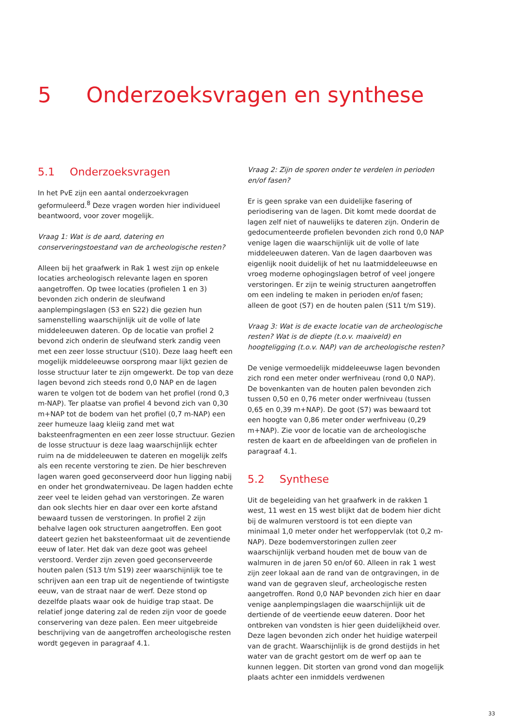5 Onderzoeksvragen en synthese
5.1 Onderzoeksvragen
In het PvE zijn een aantal onderzoekvragen geformuleerd.<sup>8</sup> Deze vragen worden hier individueel beantwoord, voor zover mogelijk.
Vraag 1: Wat is de aard, datering en conserveringstoestand van de archeologische resten?
Alleen bij het graafwerk in Rak 1 west zijn op enkele locaties archeologisch relevante lagen en sporen aangetroffen. Op twee locaties (profielen 1 en 3) bevonden zich onderin de sleufwand aanplempingslagen (S3 en S22) die gezien hun samenstelling waarschijnlijk uit de volle of late middeleeuwen dateren. Op de locatie van profiel 2 bevond zich onderin de sleufwand sterk zandig veen met een zeer losse structuur (S10). Deze laag heeft een mogelijk middeleeuwse oorsprong maar lijkt gezien de losse structuur later te zijn omgewerkt. De top van deze lagen bevond zich steeds rond 0,0 NAP en de lagen waren te volgen tot de bodem van het profiel (rond 0,3 m-NAP). Ter plaatse van profiel 4 bevond zich van 0,30 m+NAP tot de bodem van het profiel (0,7 m-NAP) een zeer humeuze laag kleiig zand met wat baksteenfragmenten en een zeer losse structuur. Gezien de losse structuur is deze laag waarschijnlijk echter ruim na de middeleeuwen te dateren en mogelijk zelfs als een recente verstoring te zien. De hier beschreven lagen waren goed geconserveerd door hun ligging nabij en onder het grondwaterniveau. De lagen hadden echte zeer veel te leiden gehad van verstoringen. Ze waren dan ook slechts hier en daar over een korte afstand bewaard tussen de verstoringen. In profiel 2 zijn behalve lagen ook structuren aangetroffen. Een goot dateert gezien het baksteenformaat uit de zeventiende eeuw of later. Het dak van deze goot was geheel verstoord. Verder zijn zeven goed geconserveerde houten palen (S13 t/m S19) zeer waarschijnlijk toe te schrijven aan een trap uit de negentiende of twintigste eeuw, van de straat naar de werf. Deze stond op dezelfde plaats waar ook de huidige trap staat. De relatief jonge datering zal de reden zijn voor de goede conservering van deze palen. Een meer uitgebreide beschrijving van de aangetroffen archeologische resten wordt gegeven in paragraaf 4.1.
Vraag 2: Zijn de sporen onder te verdelen in perioden en/of fasen?
Er is geen sprake van een duidelijke fasering of periodisering van de lagen. Dit komt mede doordat de lagen zelf niet of nauwelijks te dateren zijn. Onderin de gedocumenteerde profielen bevonden zich rond 0,0 NAP venige lagen die waarschijnlijk uit de volle of late middeleeuwen dateren. Van de lagen daarboven was eigenlijk nooit duidelijk of het nu laatmiddeleeuwse en vroeg moderne ophogingslagen betrof of veel jongere verstoringen. Er zijn te weinig structuren aangetroffen om een indeling te maken in perioden en/of fasen; alleen de goot (S7) en de houten palen (S11 t/m S19).
Vraag 3: Wat is de exacte locatie van de archeologische resten? Wat is de diepte (t.o.v. maaiveld) en hoogteligging (t.o.v. NAP) van de archeologische resten?
De venige vermoedelijk middeleeuwse lagen bevonden zich rond een meter onder werfniveau (rond 0,0 NAP). De bovenkanten van de houten palen bevonden zich tussen 0,50 en 0,76 meter onder werfniveau (tussen 0,65 en 0,39 m+NAP). De goot (S7) was bewaard tot een hoogte van 0,86 meter onder werfniveau (0,29 m+NAP). Zie voor de locatie van de archeologische resten de kaart en de afbeeldingen van de profielen in paragraaf 4.1.
5.2 Synthese
Uit de begeleiding van het graafwerk in de rakken 1 west, 11 west en 15 west blijkt dat de bodem hier dicht bij de walmuren verstoord is tot een diepte van minimaal 1,0 meter onder het werfoppervlak (tot 0,2 m-NAP). Deze bodemverstoringen zullen zeer waarschijnlijk verband houden met de bouw van de walmuren in de jaren 50 en/of 60. Alleen in rak 1 west zijn zeer lokaal aan de rand van de ontgravingen, in de wand van de gegraven sleuf, archeologische resten aangetroffen. Rond 0,0 NAP bevonden zich hier en daar venige aanplempingslagen die waarschijnlijk uit de dertiende of de veertiende eeuw dateren. Door het ontbreken van vondsten is hier geen duidelijkheid over. Deze lagen bevonden zich onder het huidige waterpeil van de gracht. Waarschijnlijk is de grond destijds in het water van de gracht gestort om de werf op aan te kunnen leggen. Dit storten van grond vond dan mogelijk plaats achter een inmiddels verdwenen
33